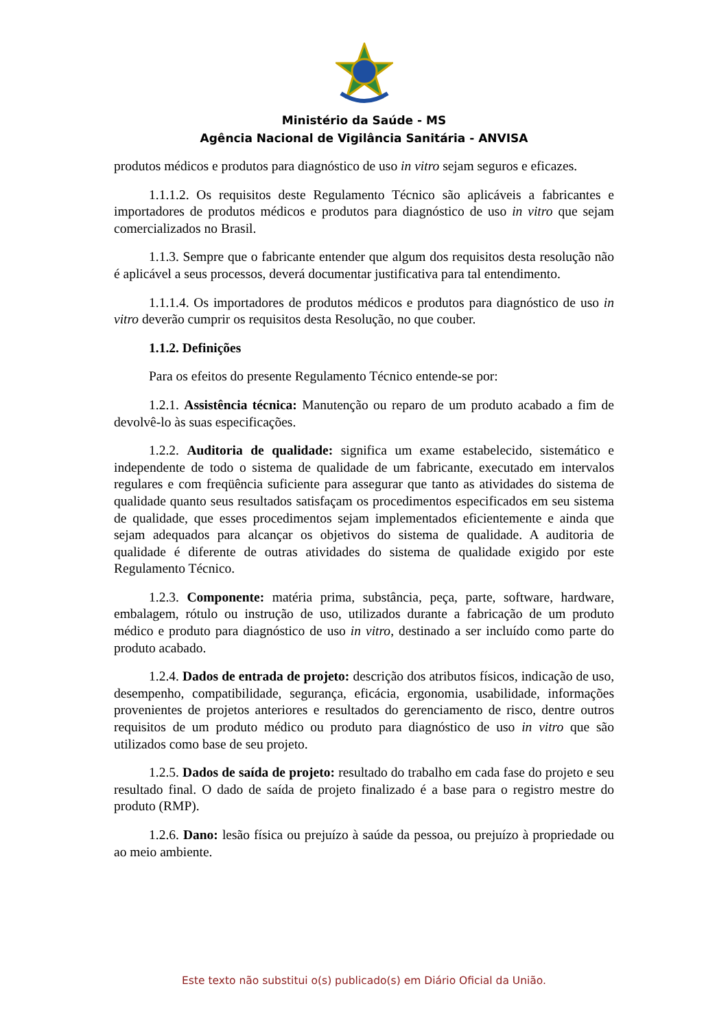Ministério da Saúde - MS
Agência Nacional de Vigilância Sanitária - ANVISA
produtos médicos e produtos para diagnóstico de uso in vitro sejam seguros e eficazes.
1.1.1.2. Os requisitos deste Regulamento Técnico são aplicáveis a fabricantes e importadores de produtos médicos e produtos para diagnóstico de uso in vitro que sejam comercializados no Brasil.
1.1.3. Sempre que o fabricante entender que algum dos requisitos desta resolução não é aplicável a seus processos, deverá documentar justificativa para tal entendimento.
1.1.1.4. Os importadores de produtos médicos e produtos para diagnóstico de uso in vitro deverão cumprir os requisitos desta Resolução, no que couber.
1.1.2. Definições
Para os efeitos do presente Regulamento Técnico entende-se por:
1.2.1. Assistência técnica: Manutenção ou reparo de um produto acabado a fim de devolvê-lo às suas especificações.
1.2.2. Auditoria de qualidade: significa um exame estabelecido, sistemático e independente de todo o sistema de qualidade de um fabricante, executado em intervalos regulares e com freqüência suficiente para assegurar que tanto as atividades do sistema de qualidade quanto seus resultados satisfaçam os procedimentos especificados em seu sistema de qualidade, que esses procedimentos sejam implementados eficientemente e ainda que sejam adequados para alcançar os objetivos do sistema de qualidade. A auditoria de qualidade é diferente de outras atividades do sistema de qualidade exigido por este Regulamento Técnico.
1.2.3. Componente: matéria prima, substância, peça, parte, software, hardware, embalagem, rótulo ou instrução de uso, utilizados durante a fabricação de um produto médico e produto para diagnóstico de uso in vitro, destinado a ser incluído como parte do produto acabado.
1.2.4. Dados de entrada de projeto: descrição dos atributos físicos, indicação de uso, desempenho, compatibilidade, segurança, eficácia, ergonomia, usabilidade, informações provenientes de projetos anteriores e resultados do gerenciamento de risco, dentre outros requisitos de um produto médico ou produto para diagnóstico de uso in vitro que são utilizados como base de seu projeto.
1.2.5. Dados de saída de projeto: resultado do trabalho em cada fase do projeto e seu resultado final. O dado de saída de projeto finalizado é a base para o registro mestre do produto (RMP).
1.2.6. Dano: lesão física ou prejuízo à saúde da pessoa, ou prejuízo à propriedade ou ao meio ambiente.
Este texto não substitui o(s) publicado(s) em Diário Oficial da União.